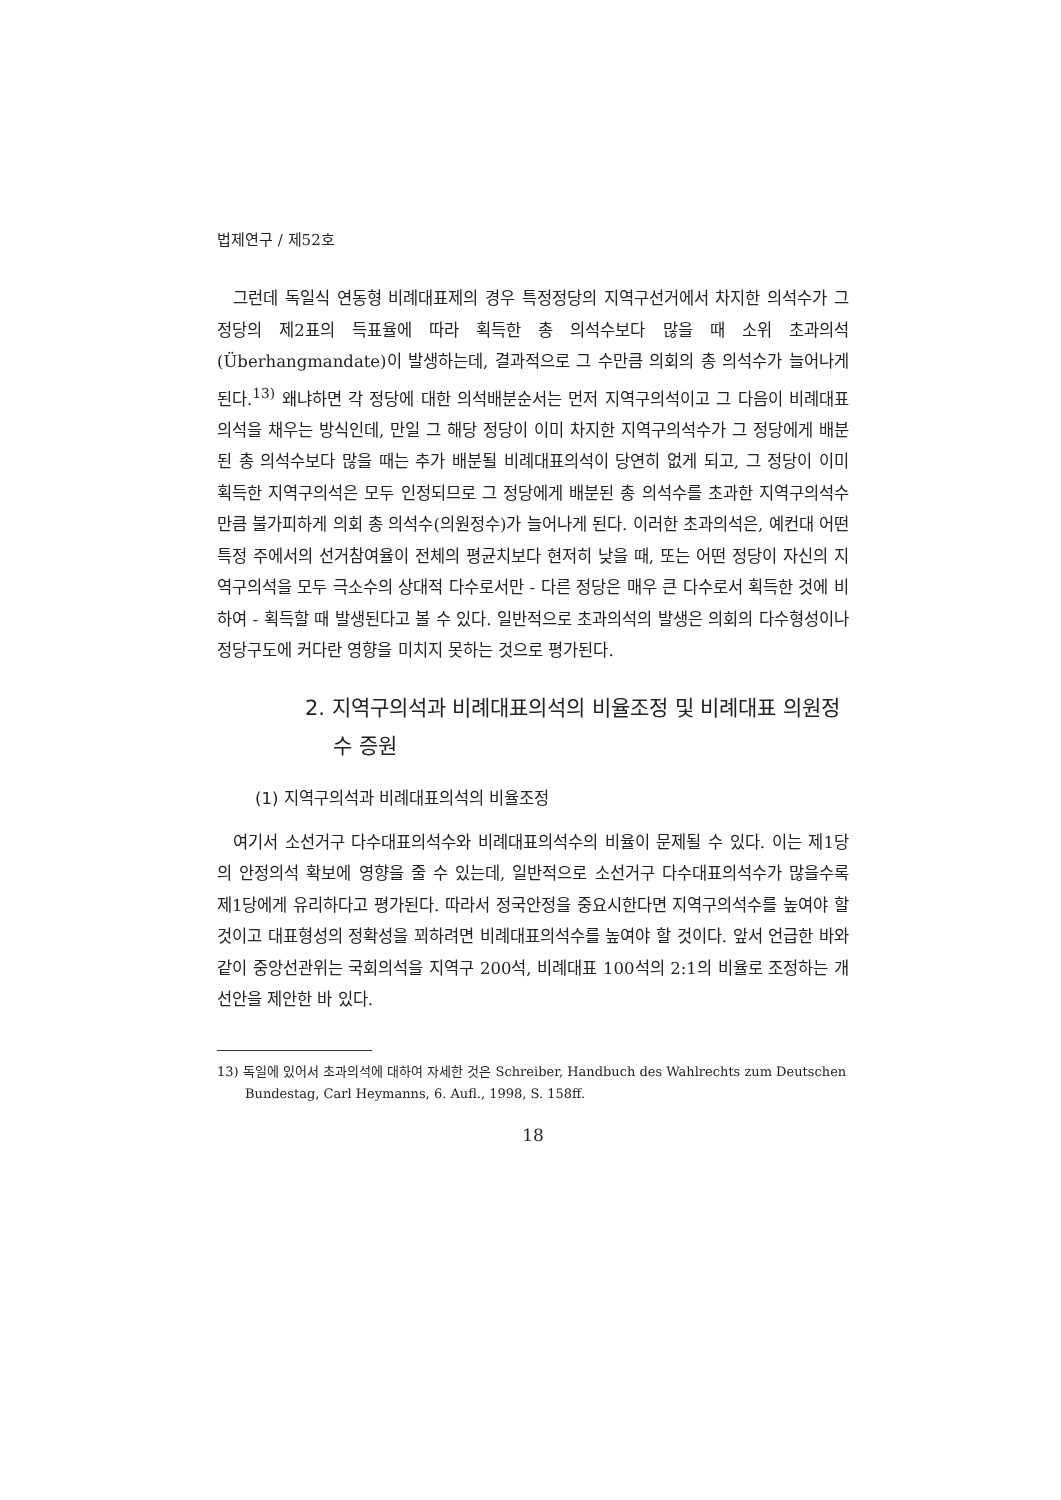법제연구 / 제52호
그런데 독일식 연동형 비례대표제의 경우 특정정당의 지역구선거에서 차지한 의석수가 그 정당의 제2표의 득표율에 따라 획득한 총 의석수보다 많을 때 소위 초과의석(Überhangmandate)이 발생하는데, 결과적으로 그 수만큼 의회의 총 의석수가 늘어나게 된다.<sup>13)</sup> 왜냐하면 각 정당에 대한 의석배분순서는 먼저 지역구의석이고 그 다음이 비례대표의석을 채우는 방식인데, 만일 그 해당 정당이 이미 차지한 지역구의석수가 그 정당에게 배분된 총 의석수보다 많을 때는 추가 배분될 비례대표의석이 당연히 없게 되고, 그 정당이 이미 획득한 지역구의석은 모두 인정되므로 그 정당에게 배분된 총 의석수를 초과한 지역구의석수 만큼 불가피하게 의회 총 의석수(의원정수)가 늘어나게 된다. 이러한 초과의석은, 예컨대 어떤 특정 주에서의 선거참여율이 전체의 평균치보다 현저히 낮을 때, 또는 어떤 정당이 자신의 지역구의석을 모두 극소수의 상대적 다수로서만 - 다른 정당은 매우 큰 다수로서 획득한 것에 비하여 - 획득할 때 발생된다고 볼 수 있다. 일반적으로 초과의석의 발생은 의회의 다수형성이나 정당구도에 커다란 영향을 미치지 못하는 것으로 평가된다.
2. 지역구의석과 비례대표의석의 비율조정 및 비례대표 의원정수 증원
(1) 지역구의석과 비례대표의석의 비율조정
여기서 소선거구 다수대표의석수와 비례대표의석수의 비율이 문제될 수 있다. 이는 제1당의 안정의석 확보에 영향을 줄 수 있는데, 일반적으로 소선거구 다수대표의석수가 많을수록 제1당에게 유리하다고 평가된다. 따라서 정국안정을 중요시한다면 지역구의석수를 높여야 할 것이고 대표형성의 정확성을 꾀하려면 비례대표의석수를 높여야 할 것이다. 앞서 언급한 바와 같이 중앙선관위는 국회의석을 지역구 200석, 비례대표 100석의 2:1의 비율로 조정하는 개선안을 제안한 바 있다.
13) 독일에 있어서 초과의석에 대하여 자세한 것은 Schreiber, Handbuch des Wahlrechts zum Deutschen Bundestag, Carl Heymanns, 6. Aufl., 1998, S. 158ff.
18